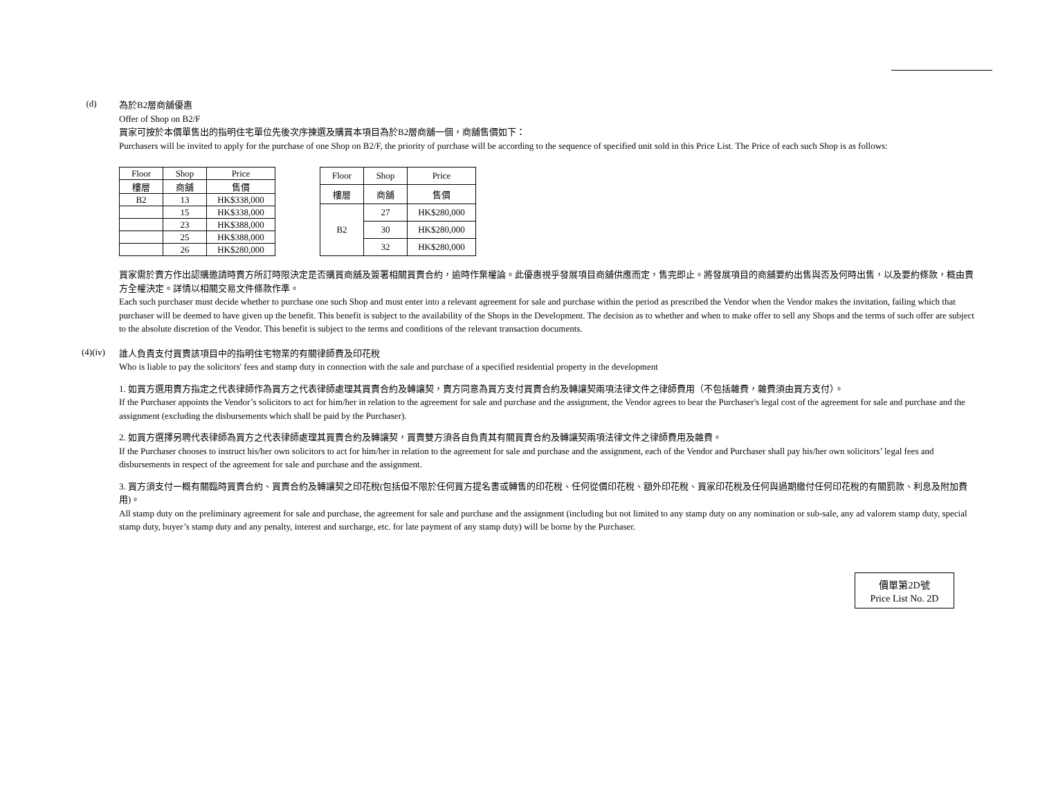(d)
為於B2層商舖優惠
Offer of Shop on B2/F
買家可按於本價單售出的指明住宅單位先後次序揀選及購買本項目為於B2層商舖一個，商舖售價如下：
Purchasers will be invited to apply for the purchase of one Shop on B2/F, the priority of purchase will be according to the sequence of specified unit sold in this Price List. The Price of each such Shop is as follows:
| Floor | Shop | Price |
| --- | --- | --- |
| 樓層 | 商舖 | 售價 |
| B2 | 13 | HK$338,000 |
| | 15 | HK$338,000 |
| | 23 | HK$388,000 |
| | 25 | HK$388,000 |
| | 26 | HK$280,000 |
| Floor | Shop | Price |
| --- | --- | --- |
| 樓層 | 商舖 | 售價 |
| B2 | 27 | HK$280,000 |
| | 30 | HK$280,000 |
| | 32 | HK$280,000 |
買家需於賣方作出認購邀請時賣方所訂時限決定是否購買商舖及簽署相關買賣合約，逾時作棄權論。此優惠視乎發展項目商舖供應而定，售完即止。將發展項目的商舖要約出售與否及何時出售，以及要約條款，概由賣方全權決定。詳情以相關交易文件條款作準。
Each such purchaser must decide whether to purchase one such Shop and must enter into a relevant agreement for sale and purchase within the period as prescribed the Vendor when the Vendor makes the invitation, failing which that purchaser will be deemed to have given up the benefit. This benefit is subject to the availability of the Shops in the Development. The decision as to whether and when to make offer to sell any Shops and the terms of such offer are subject to the absolute discretion of the Vendor. This benefit is subject to the terms and conditions of the relevant transaction documents.
(4)(iv)
誰人負責支付買賣該項目中的指明住宅物業的有關律師費及印花稅
Who is liable to pay the solicitors' fees and stamp duty in connection with the sale and purchase of a specified residential property in the development
1. 如買方選用賣方指定之代表律師作為買方之代表律師處理其買賣合約及轉讓契，賣方同意為買方支付買賣合約及轉讓契兩項法律文件之律師費用（不包括雜費，雜費須由買方支付）。
If the Purchaser appoints the Vendor’s solicitors to act for him/her in relation to the agreement for sale and purchase and the assignment, the Vendor agrees to bear the Purchaser's legal cost of the agreement for sale and purchase and the assignment (excluding the disbursements which shall be paid by the Purchaser).
2. 如買方選擇另聘代表律師為買方之代表律師處理其買賣合約及轉讓契，買賣雙方須各自負責其有關買賣合約及轉讓契兩項法律文件之律師費用及雜費。
If the Purchaser chooses to instruct his/her own solicitors to act for him/her in relation to the agreement for sale and purchase and the assignment, each of the Vendor and Purchaser shall pay his/her own solicitors’ legal fees and disbursements in respect of the agreement for sale and purchase and the assignment.
3. 買方須支付一概有關臨時買賣合約、買賣合約及轉讓契之印花稅(包括但不限於任何買方提名書或轉售的印花稅、任何從價印花稅、額外印花稅、買家印花稅及任何與過期繳付任何印花稅的有關罰款、利息及附加費用)。
All stamp duty on the preliminary agreement for sale and purchase, the agreement for sale and purchase and the assignment (including but not limited to any stamp duty on any nomination or sub-sale, any ad valorem stamp duty, special stamp duty, buyer’s stamp duty and any penalty, interest and surcharge, etc. for late payment of any stamp duty) will be borne by the Purchaser.
價單第2D號
Price List No. 2D